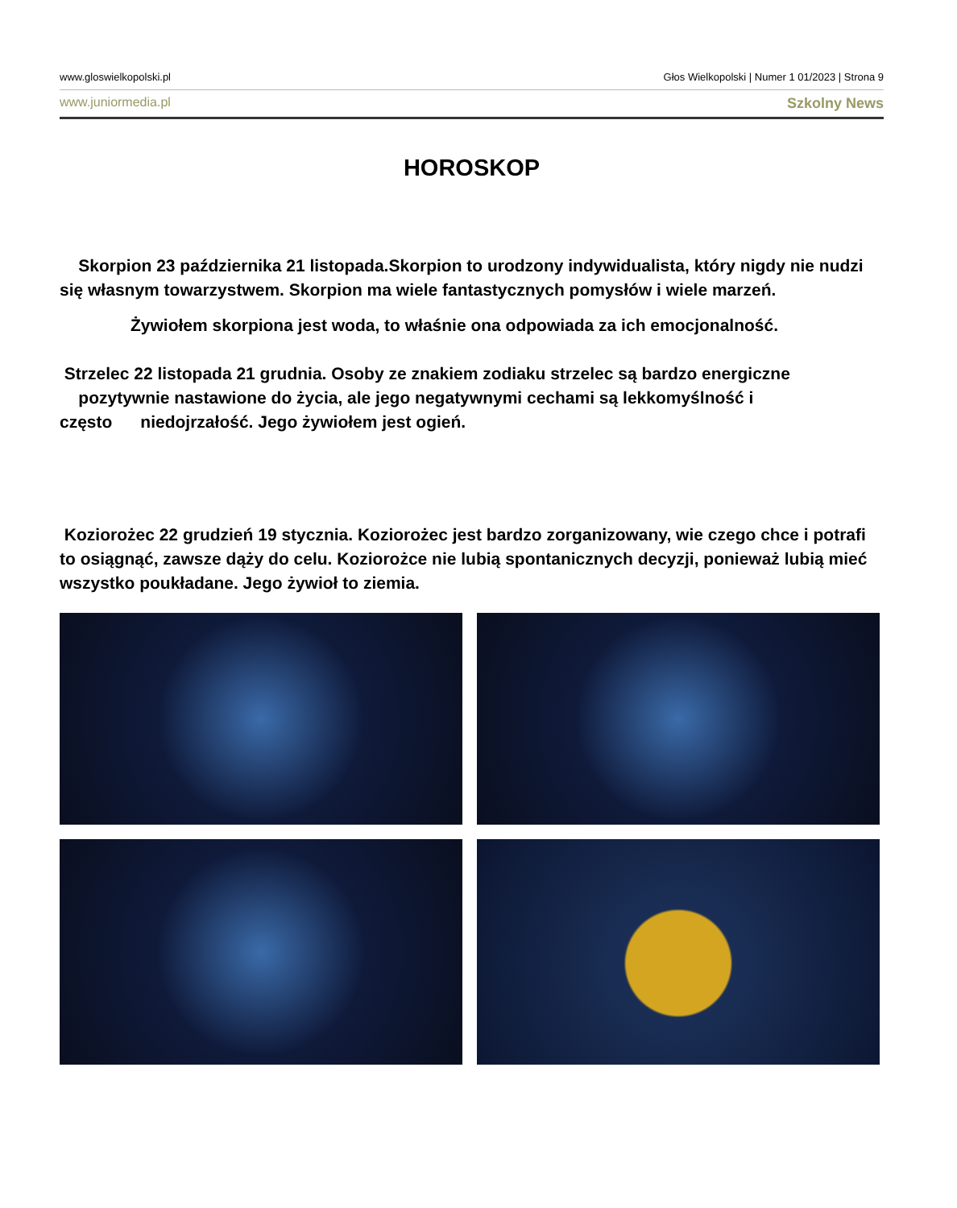www.gloswielkopolski.pl Głos Wielkopolski | Numer 1 01/2023 | Strona 9
www.juniormedia.pl Szkolny News
HOROSKOP
Skorpion 23 października 21 listopada.Skorpion to urodzony indywidualista, który nigdy nie nudzi się własnym towarzystwem. Skorpion ma wiele fantastycznych pomysłów i wiele marzeń.
Żywiołem skorpiona jest woda, to właśnie ona odpowiada za ich emocjonalność.
Strzelec 22 listopada 21 grudnia. Osoby ze znakiem zodiaku strzelec są bardzo energiczne
pozytywnie nastawione do życia, ale jego negatywnymi cechami są lekkomyślność i często niedojrzałość. Jego żywiołem jest ogień.
Koziorożec 22 grudzień 19 stycznia. Koziorożec jest bardzo zorganizowany, wie czego chce i potrafi to osiągnąć, zawsze dąży do celu. Koziorożce nie lubią spontanicznych decyzji, ponieważ lubią mieć wszystko poukładane. Jego żywioł to ziemia.